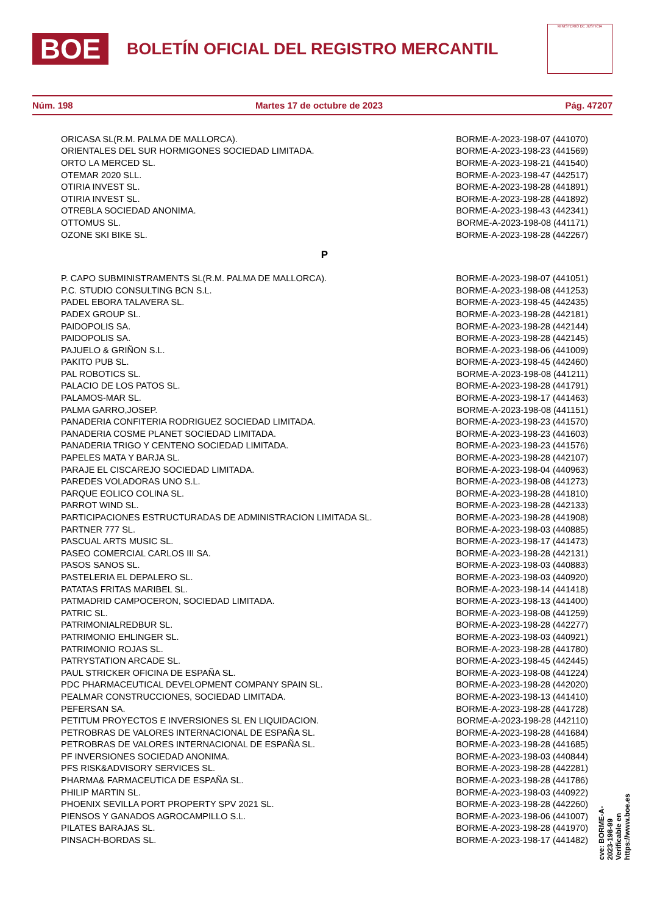BOE
BOLETÍN OFICIAL DEL REGISTRO MERCANTIL
MINISTERIO DE JUSTICIA
Núm. 198 Martes 17 de octubre de 2023 Pág. 47207
| ORICASA SL(R.M. PALMA DE MALLORCA). | BORME-A-2023-198-07 (441070) |
| ORIENTALES DEL SUR HORMIGONES SOCIEDAD LIMITADA. | BORME-A-2023-198-23 (441569) |
| ORTO LA MERCED SL. | BORME-A-2023-198-21 (441540) |
| OTEMAR 2020 SLL. | BORME-A-2023-198-47 (442517) |
| OTIRIA INVEST SL. | BORME-A-2023-198-28 (441891) |
| OTIRIA INVEST SL. | BORME-A-2023-198-28 (441892) |
| OTREBLA SOCIEDAD ANONIMA. | BORME-A-2023-198-43 (442341) |
| OTTOMUS SL. | BORME-A-2023-198-08 (441171) |
| OZONE SKI BIKE SL. | BORME-A-2023-198-28 (442267) |
P
| P. CAPO SUBMINISTRAMENTS SL(R.M. PALMA DE MALLORCA). | BORME-A-2023-198-07 (441051) |
| P.C. STUDIO CONSULTING BCN S.L. | BORME-A-2023-198-08 (441253) |
| PADEL EBORA TALAVERA SL. | BORME-A-2023-198-45 (442435) |
| PADEX GROUP SL. | BORME-A-2023-198-28 (442181) |
| PAIDOPOLIS SA. | BORME-A-2023-198-28 (442144) |
| PAIDOPOLIS SA. | BORME-A-2023-198-28 (442145) |
| PAJUELO & GRIÑON S.L. | BORME-A-2023-198-06 (441009) |
| PAKITO PUB SL. | BORME-A-2023-198-45 (442460) |
| PAL ROBOTICS SL. | BORME-A-2023-198-08 (441211) |
| PALACIO DE LOS PATOS SL. | BORME-A-2023-198-28 (441791) |
| PALAMOS-MAR SL. | BORME-A-2023-198-17 (441463) |
| PALMA GARRO,JOSEP. | BORME-A-2023-198-08 (441151) |
| PANADERIA CONFITERIA RODRIGUEZ SOCIEDAD LIMITADA. | BORME-A-2023-198-23 (441570) |
| PANADERIA COSME PLANET SOCIEDAD LIMITADA. | BORME-A-2023-198-23 (441603) |
| PANADERIA TRIGO Y CENTENO SOCIEDAD LIMITADA. | BORME-A-2023-198-23 (441576) |
| PAPELES MATA Y BARJA SL. | BORME-A-2023-198-28 (442107) |
| PARAJE EL CISCAREJO SOCIEDAD LIMITADA. | BORME-A-2023-198-04 (440963) |
| PAREDES VOLADORAS UNO S.L. | BORME-A-2023-198-08 (441273) |
| PARQUE EOLICO COLINA SL. | BORME-A-2023-198-28 (441810) |
| PARROT WIND SL. | BORME-A-2023-198-28 (442133) |
| PARTICIPACIONES ESTRUCTURADAS DE ADMINISTRACION LIMITADA SL. | BORME-A-2023-198-28 (441908) |
| PARTNER 777 SL. | BORME-A-2023-198-03 (440885) |
| PASCUAL ARTS MUSIC SL. | BORME-A-2023-198-17 (441473) |
| PASEO COMERCIAL CARLOS III SA. | BORME-A-2023-198-28 (442131) |
| PASOS SANOS SL. | BORME-A-2023-198-03 (440883) |
| PASTELERIA EL DEPALERO SL. | BORME-A-2023-198-03 (440920) |
| PATATAS FRITAS MARIBEL SL. | BORME-A-2023-198-14 (441418) |
| PATMADRID CAMPOCERON, SOCIEDAD LIMITADA. | BORME-A-2023-198-13 (441400) |
| PATRIC SL. | BORME-A-2023-198-08 (441259) |
| PATRIMONIALREDBUR SL. | BORME-A-2023-198-28 (442277) |
| PATRIMONIO EHLINGER SL. | BORME-A-2023-198-03 (440921) |
| PATRIMONIO ROJAS SL. | BORME-A-2023-198-28 (441780) |
| PATRYSTATION ARCADE SL. | BORME-A-2023-198-45 (442445) |
| PAUL STRICKER OFICINA DE ESPAÑA SL. | BORME-A-2023-198-08 (441224) |
| PDC PHARMACEUTICAL DEVELOPMENT COMPANY SPAIN SL. | BORME-A-2023-198-28 (442020) |
| PEALMAR CONSTRUCCIONES, SOCIEDAD LIMITADA. | BORME-A-2023-198-13 (441410) |
| PEFERSAN SA. | BORME-A-2023-198-28 (441728) |
| PETITUM PROYECTOS E INVERSIONES SL EN LIQUIDACION. | BORME-A-2023-198-28 (442110) |
| PETROBRAS DE VALORES INTERNACIONAL DE ESPAÑA SL. | BORME-A-2023-198-28 (441684) |
| PETROBRAS DE VALORES INTERNACIONAL DE ESPAÑA SL. | BORME-A-2023-198-28 (441685) |
| PF INVERSIONES SOCIEDAD ANONIMA. | BORME-A-2023-198-03 (440844) |
| PFS RISK&ADVISORY SERVICES SL. | BORME-A-2023-198-28 (442281) |
| PHARMA& FARMACEUTICA DE ESPAÑA SL. | BORME-A-2023-198-28 (441786) |
| PHILIP MARTIN SL. | BORME-A-2023-198-03 (440922) |
| PHOENIX SEVILLA PORT PROPERTY SPV 2021 SL. | BORME-A-2023-198-28 (442260) |
| PIENSOS Y GANADOS AGROCAMPILLO S.L. | BORME-A-2023-198-06 (441007) |
| PILATES BARAJAS SL. | BORME-A-2023-198-28 (441970) |
| PINSACH-BORDAS SL. | BORME-A-2023-198-17 (441482) |
cve: BORME-A-2023-198-99
Verificable en https://www.boe.es